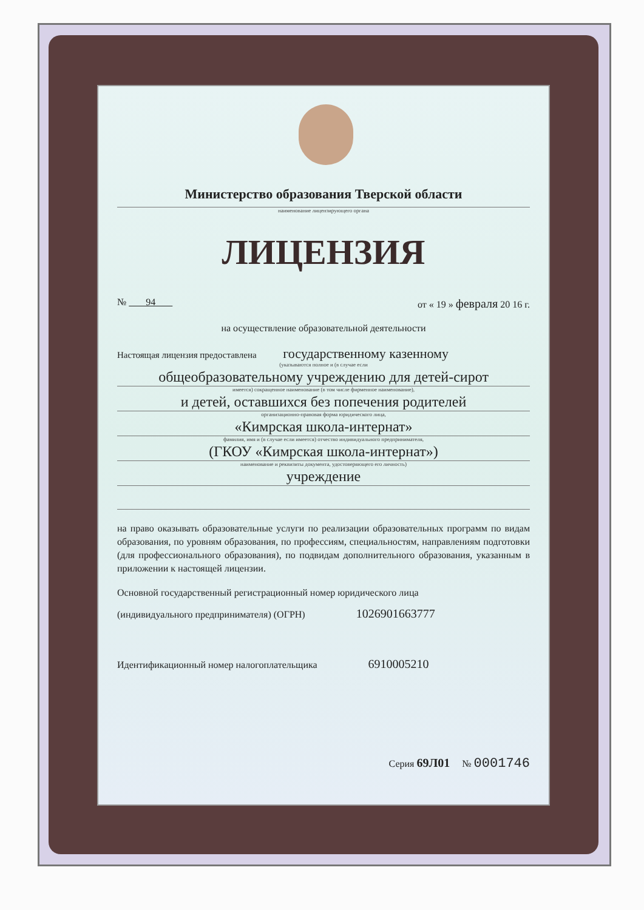Министерство образования Тверской области
наименование лицензирующего органа
ЛИЦЕНЗИЯ
№ 94 от « 19 » февраля 20 16 г.
на осуществление образовательной деятельности
Настоящая лицензия предоставлена государственному казенному
(указываются полное и (в случае если
общеобразовательному учреждению для детей-сирот
имеется) сокращенное наименование (в том числе фирменное наименование),
и детей, оставшихся без попечения родителей
организационно-правовая форма юридического лица,
«Кимрская школа-интернат»
фамилия, имя и (в случае если имеется) отчество индивидуального предпринимателя,
(ГКОУ «Кимрская школа-интернат»)
наименование и реквизиты документа, удостоверяющего его личность)
учреждение
на право оказывать образовательные услуги по реализации образовательных программ по видам образования, по уровням образования, по профессиям, специальностям, направлениям подготовки (для профессионального образования), по подвидам дополнительного образования, указанным в приложении к настоящей лицензии.
Основной государственный регистрационный номер юридического лица
(индивидуального предпринимателя) (ОГРН) 1026901663777
Идентификационный номер налогоплательщика 6910005210
Серия 69Л01 № 0001746